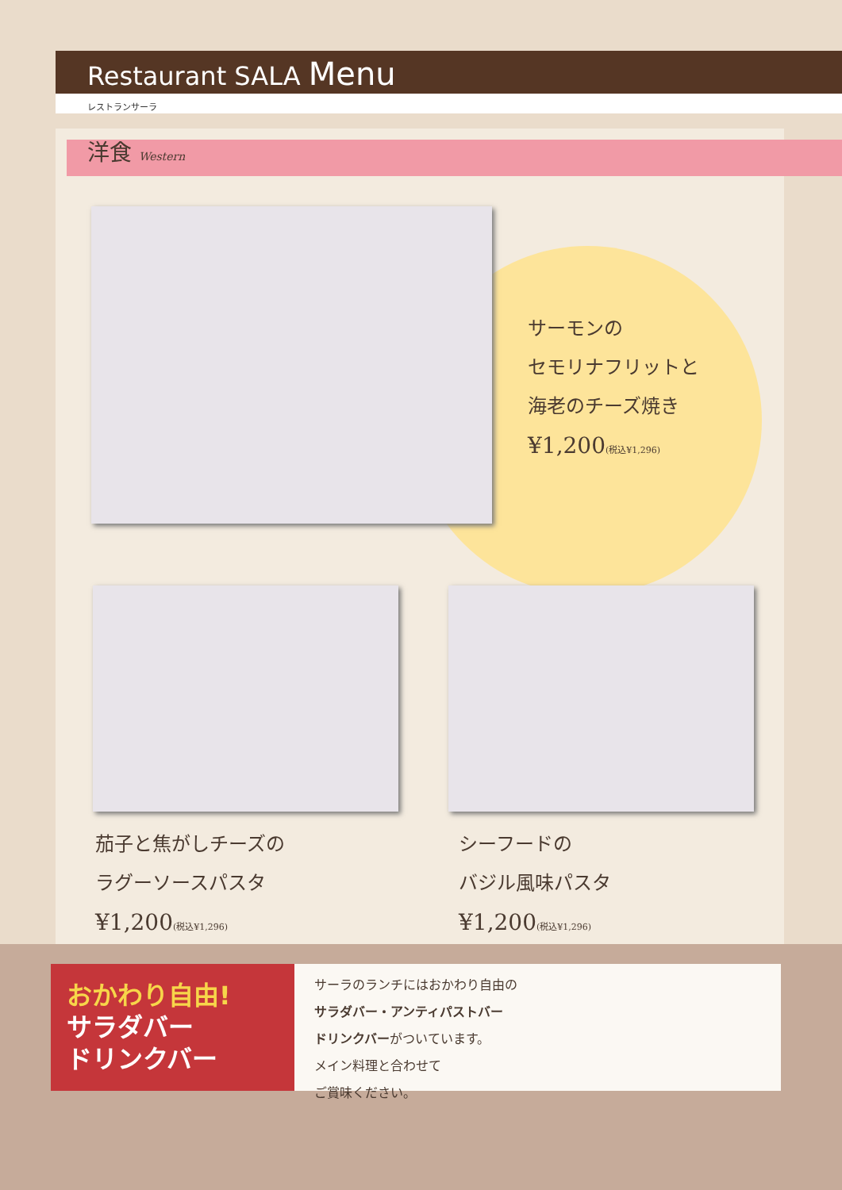Restaurant SALA Menu
レストランサーラ
洋食 Western
サーモンの
セモリナフリットと
海老のチーズ焼き
¥1,200(税込¥1,296)
茄子と焦がしチーズの
ラグーソースパスタ
¥1,200(税込¥1,296)
シーフードの
バジル風味パスタ
¥1,200(税込¥1,296)
おかわり自由!
サラダバー
ドリンクバー
サーラのランチにはおかわり自由の
サラダバー・アンティパストバー
ドリンクバーがついています。
メイン料理と合わせて
ご賞味ください。